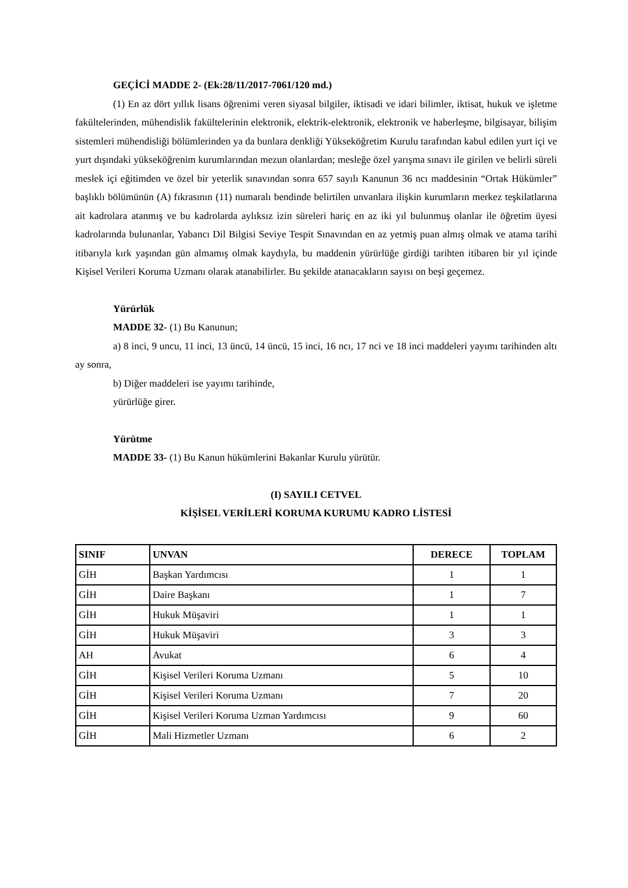GEÇİCİ MADDE 2- (Ek:28/11/2017-7061/120 md.)
(1) En az dört yıllık lisans öğrenimi veren siyasal bilgiler, iktisadi ve idari bilimler, iktisat, hukuk ve işletme fakültelerinden, mühendislik fakültelerinin elektronik, elektrik-elektronik, elektronik ve haberleşme, bilgisayar, bilişim sistemleri mühendisliği bölümlerinden ya da bunlara denkliği Yükseköğretim Kurulu tarafından kabul edilen yurt içi ve yurt dışındaki yükseköğrenim kurumlarından mezun olanlardan; mesleğe özel yarışma sınavı ile girilen ve belirli süreli meslek içi eğitimden ve özel bir yeterlik sınavından sonra 657 sayılı Kanunun 36 ncı maddesinin “Ortak Hükümler” başlıklı bölümünün (A) fıkrasının (11) numaralı bendinde belirtilen unvanlara ilişkin kurumların merkez teşkilatlarına ait kadrolara atanmış ve bu kadrolarda aylıksız izin süreleri hariç en az iki yıl bulunmuş olanlar ile öğretim üyesi kadrolarında bulunanlar, Yabancı Dil Bilgisi Seviye Tespit Sınavından en az yetmiş puan almış olmak ve atama tarihi itibarıyla kırk yaşından gün almamış olmak kaydıyla, bu maddenin yürürlüğe girdiği tarihten itibaren bir yıl içinde Kişisel Verileri Koruma Uzmanı olarak atanabilirler. Bu şekilde atanacakların sayısı on beşi geçemez.
Yürürlük
MADDE 32- (1) Bu Kanunun;
a) 8 inci, 9 uncu, 11 inci, 13 üncü, 14 üncü, 15 inci, 16 ncı, 17 nci ve 18 inci maddeleri yayımı tarihinden altı ay sonra,
b) Diğer maddeleri ise yayımı tarihinde,
yürürlüğe girer.
Yürütme
MADDE 33- (1) Bu Kanun hükümlerini Bakanlar Kurulu yürütür.
(I) SAYILI CETVEL
KİŞİSEL VERİLERİ KORUMA KURUMU KADRO LİSTESİ
| SINIF | UNVAN | DERECE | TOPLAM |
| --- | --- | --- | --- |
| GİH | Başkan Yardımcısı | 1 | 1 |
| GİH | Daire Başkanı | 1 | 7 |
| GİH | Hukuk Müşaviri | 1 | 1 |
| GİH | Hukuk Müşaviri | 3 | 3 |
| AH | Avukat | 6 | 4 |
| GİH | Kişisel Verileri Koruma Uzmanı | 5 | 10 |
| GİH | Kişisel Verileri Koruma Uzmanı | 7 | 20 |
| GİH | Kişisel Verileri Koruma Uzman Yardımcısı | 9 | 60 |
| GİH | Mali Hizmetler Uzmanı | 6 | 2 |